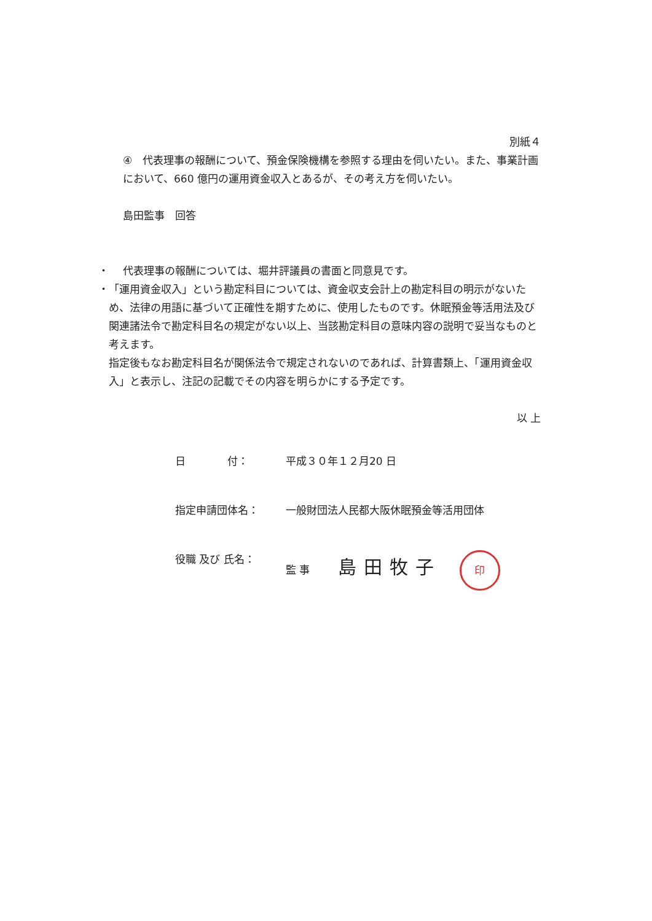別紙４
④　代表理事の報酬について、預金保険機構を参照する理由を伺いたい。また、事業計画において、660 億円の運用資金収入とあるが、その考え方を伺いたい。
島田監事　回答
・ 代表理事の報酬については、堀井評議員の書面と同意見です。
・ 「運用資金収入」という勘定科目については、資金収支会計上の勘定科目の明示がないため、法律の用語に基づいて正確性を期すために、使用したものです。休眠預金等活用法及び関連諸法令で勘定科目名の規定がない以上、当該勘定科目の意味内容の説明で妥当なものと考えます。
指定後もなお勘定科目名が関係法令で規定されないのであれば、計算書類上、「運用資金収入」と表示し、注記の記載でその内容を明らかにする予定です。
以 上
日　　　　付： 平成３０年１２月20 日
指定申請団体名： 一般財団法人民都大阪休眠預金等活用団体
役職 及び 氏名： 監 事 島田牧子 印